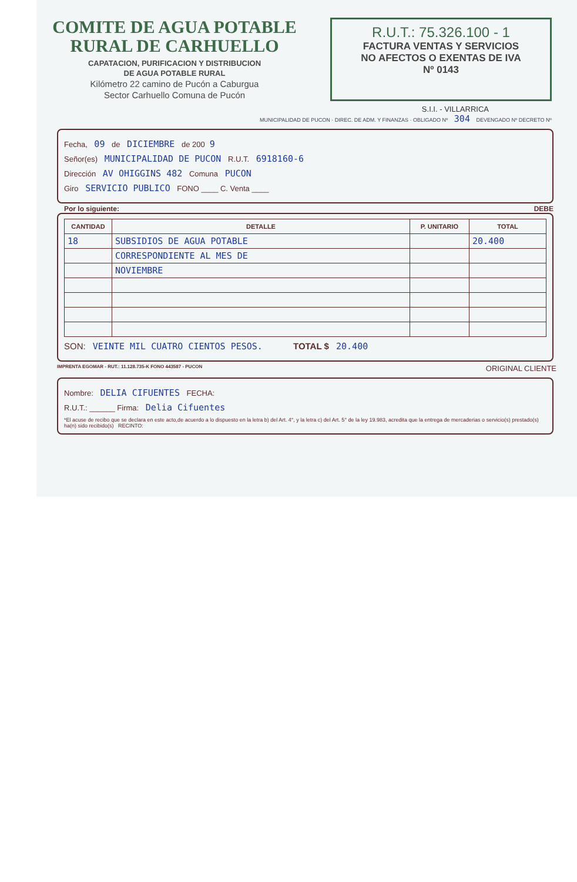COMITE DE AGUA POTABLE
RURAL DE CARHUELLO
CAPATACION, PURIFICACION Y DISTRIBUCION
DE AGUA POTABLE RURAL
Kilómetro 22 camino de Pucón a Caburgua
Sector Carhuello Comuna de Pucón
R.U.T.: 75.326.100 - 1
FACTURA VENTAS Y SERVICIOS
NO AFECTOS O EXENTAS DE IVA
Nº 0143
S.I.I. - VILLARRICA
MUNICIPALIDAD DE PUCON · DIREC. DE ADM. Y FINANZAS · OBLIGADO Nº 304 DEVENGADO Nº DECRETO Nº
Fecha, 09 de DICIEMBRE de 200 9
Señor(es) MUNICIPALIDAD DE PUCON R.U.T. 6918160-6
Dirección AV OHIGGINS 482 Comuna PUCON
Giro SERVICIO PUBLICO FONO ____ C. Venta ____
Por lo siguiente: DEBE
| CANTIDAD | DETALLE | P. UNITARIO | TOTAL |
| --- | --- | --- | --- |
| 18 | SUBSIDIOS DE AGUA POTABLE | | 20.400 |
| | CORRESPONDIENTE AL MES DE | | |
| | NOVIEMBRE | | |
SON: VEINTE MIL CUATRO CIENTOS PESOS. TOTAL $ 20.400
IMPRENTA EGOMAR - RUT.: 11.128.735-K FONO 443587 - PUCON ORIGINAL CLIENTE
Nombre: DELIA CIFUENTES FECHA:
R.U.T.: ______ Firma: Delia Cifuentes
*El acuse de recibo que se declara en este acto,de acuerdo a lo dispuesto en la letra b) del Art. 4°, y la letra c) del Art. 5° de la ley 19.983, acredita que la entrega de mercaderias o servicio(s) prestado(s) ha(n) sido recibido(s) RECINTO: